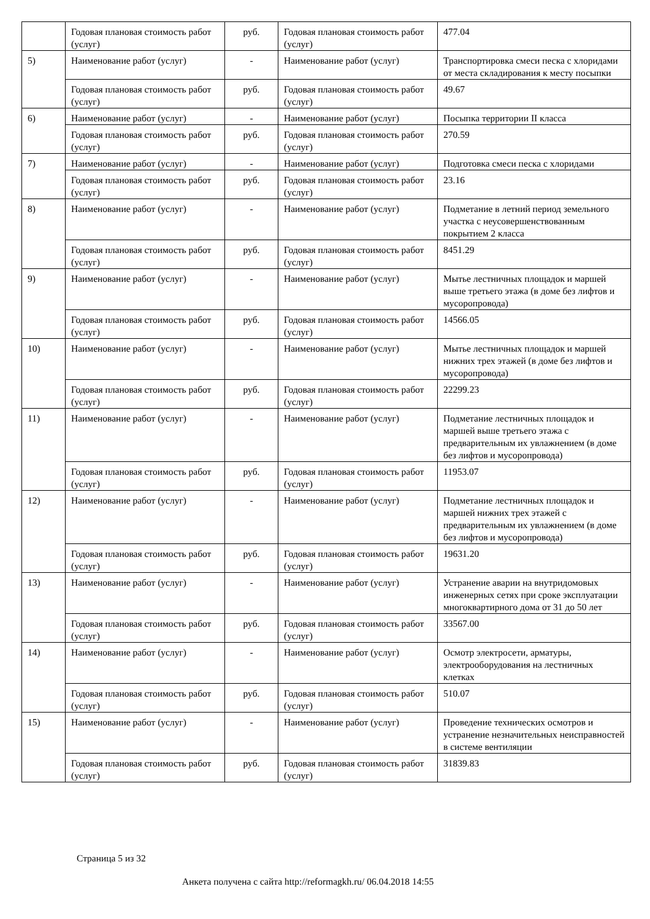| | Годовая плановая стоимость работ (услуг) | руб. | Годовая плановая стоимость работ (услуг) | 477.04 |
| 5) | Наименование работ (услуг) | - | Наименование работ (услуг) | Транспортировка смеси песка с хлоридами от места складирования к месту посыпки |
| | Годовая плановая стоимость работ (услуг) | руб. | Годовая плановая стоимость работ (услуг) | 49.67 |
| 6) | Наименование работ (услуг) | - | Наименование работ (услуг) | Посыпка территории II класса |
| | Годовая плановая стоимость работ (услуг) | руб. | Годовая плановая стоимость работ (услуг) | 270.59 |
| 7) | Наименование работ (услуг) | - | Наименование работ (услуг) | Подготовка смеси песка с хлоридами |
| | Годовая плановая стоимость работ (услуг) | руб. | Годовая плановая стоимость работ (услуг) | 23.16 |
| 8) | Наименование работ (услуг) | - | Наименование работ (услуг) | Подметание в летний период земельного участка с неусовершенствованным покрытием 2 класса |
| | Годовая плановая стоимость работ (услуг) | руб. | Годовая плановая стоимость работ (услуг) | 8451.29 |
| 9) | Наименование работ (услуг) | - | Наименование работ (услуг) | Мытье лестничных площадок и маршей выше третьего этажа (в доме без лифтов и мусоропровода) |
| | Годовая плановая стоимость работ (услуг) | руб. | Годовая плановая стоимость работ (услуг) | 14566.05 |
| 10) | Наименование работ (услуг) | - | Наименование работ (услуг) | Мытье лестничных площадок и маршей нижних трех этажей (в доме без лифтов и мусоропровода) |
| | Годовая плановая стоимость работ (услуг) | руб. | Годовая плановая стоимость работ (услуг) | 22299.23 |
| 11) | Наименование работ (услуг) | - | Наименование работ (услуг) | Подметание лестничных площадок и маршей выше третьего этажа с предварительным их увлажнением (в доме без лифтов и мусоропровода) |
| | Годовая плановая стоимость работ (услуг) | руб. | Годовая плановая стоимость работ (услуг) | 11953.07 |
| 12) | Наименование работ (услуг) | - | Наименование работ (услуг) | Подметание лестничных площадок и маршей нижних трех этажей с предварительным их увлажнением (в доме без лифтов и мусоропровода) |
| | Годовая плановая стоимость работ (услуг) | руб. | Годовая плановая стоимость работ (услуг) | 19631.20 |
| 13) | Наименование работ (услуг) | - | Наименование работ (услуг) | Устранение аварии на внутридомовых инженерных сетях при сроке эксплуатации многоквартирного дома от 31 до 50 лет |
| | Годовая плановая стоимость работ (услуг) | руб. | Годовая плановая стоимость работ (услуг) | 33567.00 |
| 14) | Наименование работ (услуг) | - | Наименование работ (услуг) | Осмотр электросети, арматуры, электрооборудования на лестничных клетках |
| | Годовая плановая стоимость работ (услуг) | руб. | Годовая плановая стоимость работ (услуг) | 510.07 |
| 15) | Наименование работ (услуг) | - | Наименование работ (услуг) | Проведение технических осмотров и устранение незначительных неисправностей в системе вентиляции |
| | Годовая плановая стоимость работ (услуг) | руб. | Годовая плановая стоимость работ (услуг) | 31839.83 |
Страница 5 из 32
Анкета получена с сайта http://reformagkh.ru/ 06.04.2018 14:55